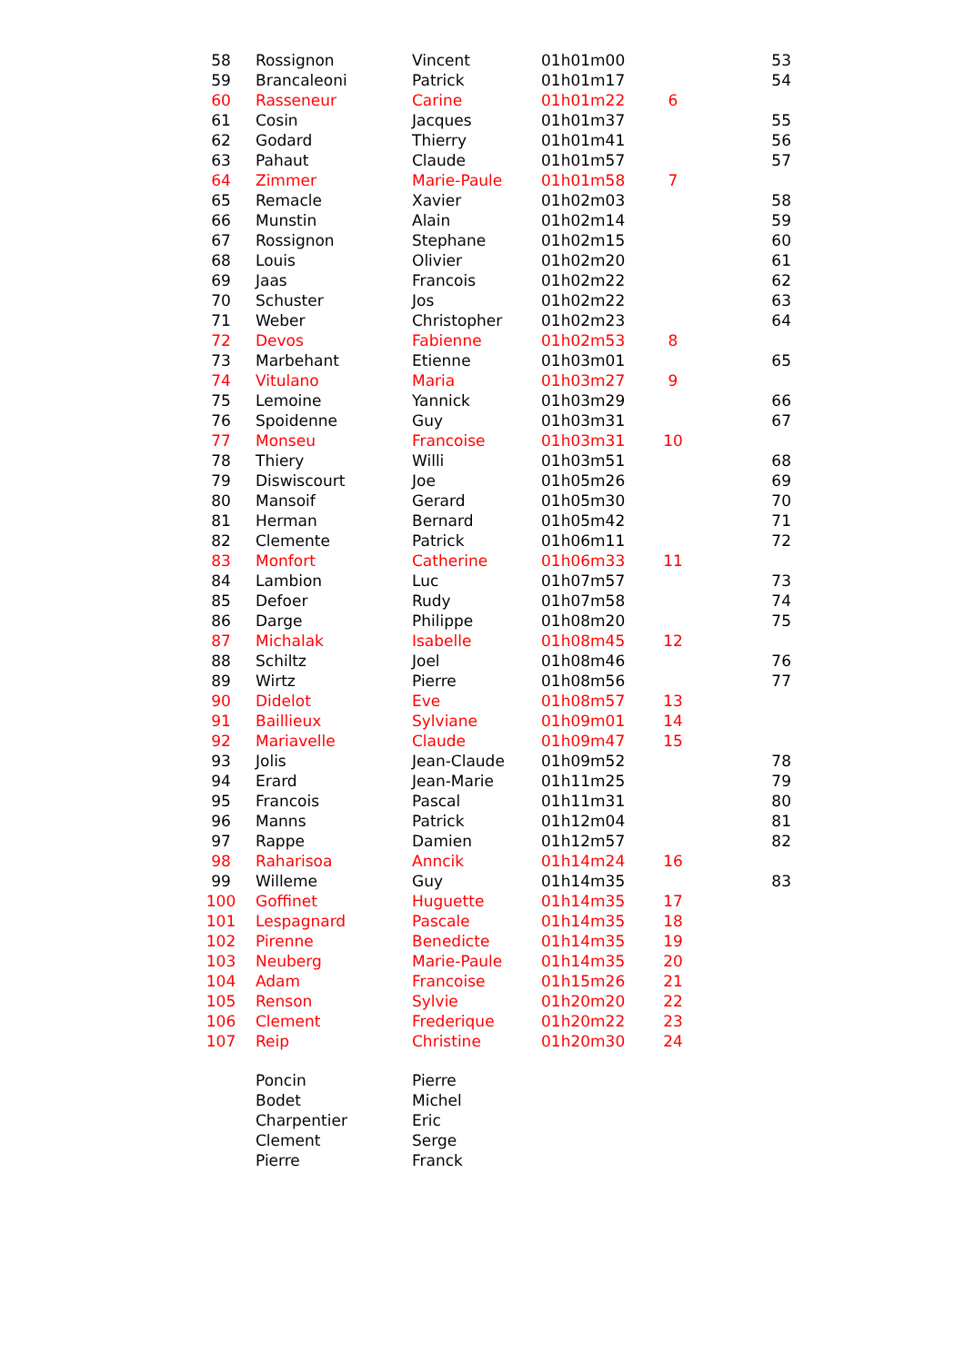| 58 | Rossignon | Vincent | 01h01m00 | | 53 |
| 59 | Brancaleoni | Patrick | 01h01m17 | | 54 |
| 60 | Rasseneur | Carine | 01h01m22 | 6 | |
| 61 | Cosin | Jacques | 01h01m37 | | 55 |
| 62 | Godard | Thierry | 01h01m41 | | 56 |
| 63 | Pahaut | Claude | 01h01m57 | | 57 |
| 64 | Zimmer | Marie-Paule | 01h01m58 | 7 | |
| 65 | Remacle | Xavier | 01h02m03 | | 58 |
| 66 | Munstin | Alain | 01h02m14 | | 59 |
| 67 | Rossignon | Stephane | 01h02m15 | | 60 |
| 68 | Louis | Olivier | 01h02m20 | | 61 |
| 69 | Jaas | Francois | 01h02m22 | | 62 |
| 70 | Schuster | Jos | 01h02m22 | | 63 |
| 71 | Weber | Christopher | 01h02m23 | | 64 |
| 72 | Devos | Fabienne | 01h02m53 | 8 | |
| 73 | Marbehant | Etienne | 01h03m01 | | 65 |
| 74 | Vitulano | Maria | 01h03m27 | 9 | |
| 75 | Lemoine | Yannick | 01h03m29 | | 66 |
| 76 | Spoidenne | Guy | 01h03m31 | | 67 |
| 77 | Monseu | Francoise | 01h03m31 | 10 | |
| 78 | Thiery | Willi | 01h03m51 | | 68 |
| 79 | Diswiscourt | Joe | 01h05m26 | | 69 |
| 80 | Mansoif | Gerard | 01h05m30 | | 70 |
| 81 | Herman | Bernard | 01h05m42 | | 71 |
| 82 | Clemente | Patrick | 01h06m11 | | 72 |
| 83 | Monfort | Catherine | 01h06m33 | 11 | |
| 84 | Lambion | Luc | 01h07m57 | | 73 |
| 85 | Defoer | Rudy | 01h07m58 | | 74 |
| 86 | Darge | Philippe | 01h08m20 | | 75 |
| 87 | Michalak | Isabelle | 01h08m45 | 12 | |
| 88 | Schiltz | Joel | 01h08m46 | | 76 |
| 89 | Wirtz | Pierre | 01h08m56 | | 77 |
| 90 | Didelot | Eve | 01h08m57 | 13 | |
| 91 | Baillieux | Sylviane | 01h09m01 | 14 | |
| 92 | Mariavelle | Claude | 01h09m47 | 15 | |
| 93 | Jolis | Jean-Claude | 01h09m52 | | 78 |
| 94 | Erard | Jean-Marie | 01h11m25 | | 79 |
| 95 | Francois | Pascal | 01h11m31 | | 80 |
| 96 | Manns | Patrick | 01h12m04 | | 81 |
| 97 | Rappe | Damien | 01h12m57 | | 82 |
| 98 | Raharisoa | Anncik | 01h14m24 | 16 | |
| 99 | Willeme | Guy | 01h14m35 | | 83 |
| 100 | Goffinet | Huguette | 01h14m35 | 17 | |
| 101 | Lespagnard | Pascale | 01h14m35 | 18 | |
| 102 | Pirenne | Benedicte | 01h14m35 | 19 | |
| 103 | Neuberg | Marie-Paule | 01h14m35 | 20 | |
| 104 | Adam | Francoise | 01h15m26 | 21 | |
| 105 | Renson | Sylvie | 01h20m20 | 22 | |
| 106 | Clement | Frederique | 01h20m22 | 23 | |
| 107 | Reip | Christine | 01h20m30 | 24 | |
| | Poncin | Pierre | | | |
| | Bodet | Michel | | | |
| | Charpentier | Eric | | | |
| | Clement | Serge | | | |
| | Pierre | Franck | | | |